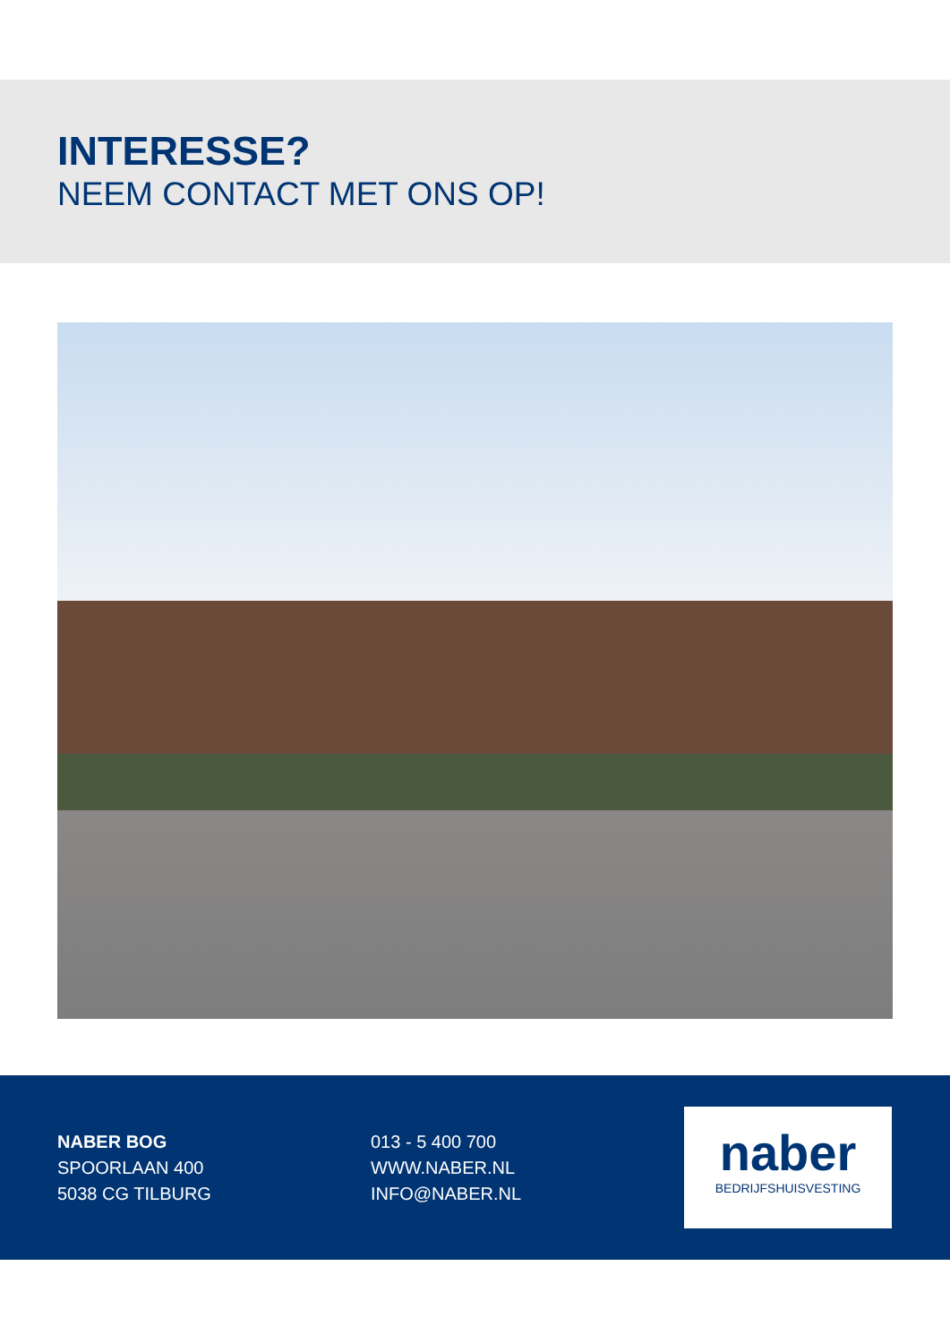INTERESSE?
NEEM CONTACT MET ONS OP!
NABER BOG
SPOORLAAN 400
5038 CG TILBURG
013 - 5 400 700
WWW.NABER.NL
INFO@NABER.NL
naber
BEDRIJFSHUISVESTING